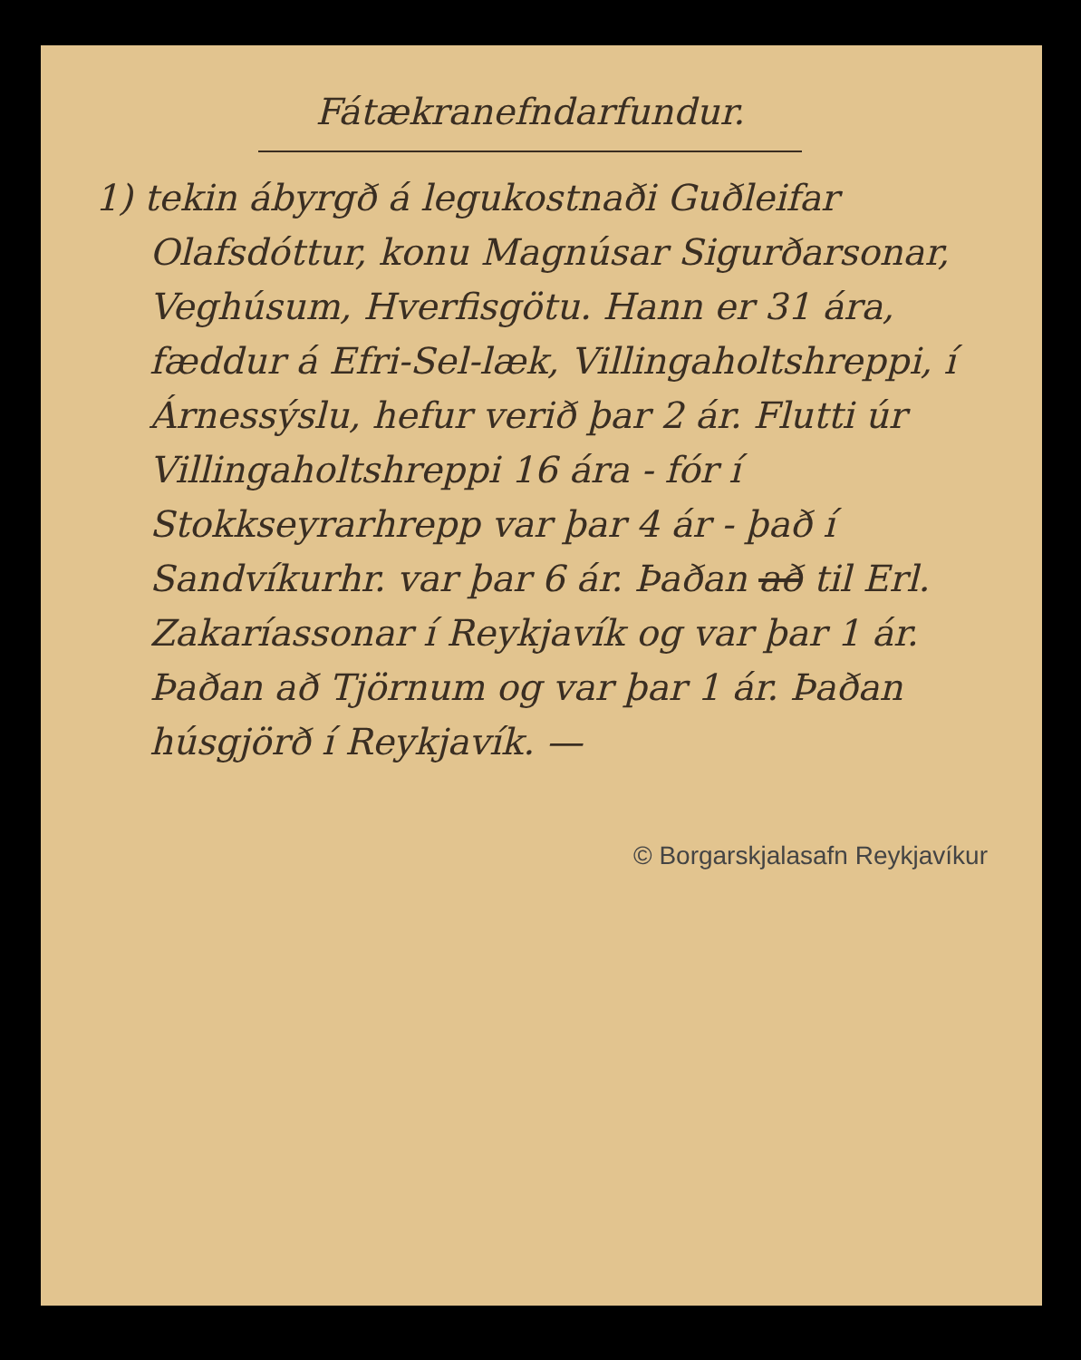Fátækranefndarfundur.
1) tekin ábyrgð á legukostnaði Guðleifar Olafsdóttur, konu Magnúsar Sigurðarsonar, Veghúsum, Hverfisgötu. Hann er 31 ára, fæddur á Efri-Sel-læk, Villingaholtshreppi, í Árnessýslu, hefur verið þar 2 ár. Flutti úr Villingaholtshreppi 16 ára - fór í Stokkseyrarhrepp var þar 4 ár - það í Sandvíkurhr. var þar 6 ár. Þaðan að til Erl. Zakaríassonar í Reykjavík og var þar 1 ár. Þaðan að Tjörnum og var þar 1 ár. Þaðan húsgjörð í Reykjavík. —
© Borgarskjalasafn Reykjavíkur